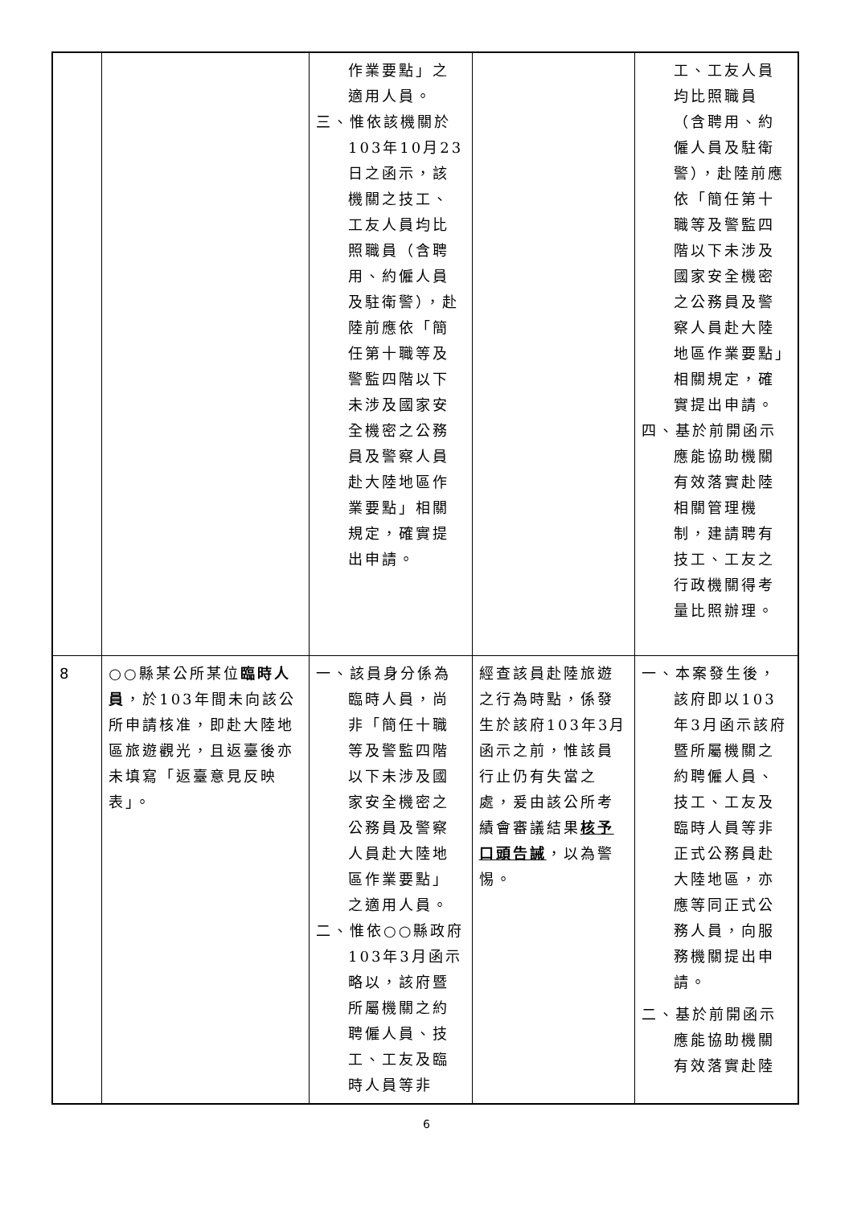| | | 作業要點」之適用人員。 三、惟依該機關於103年10月23日之函示，該機關之技工、工友人員均比照職員（含聘用、約僱人員及駐衛警），赴陸前應依「簡任第十職等及警監四階以下未涉及國家安全機密之公務員及警察人員赴大陸地區作業要點」相關規定，確實提出申請。 | | 工、工友人員均比照職員（含聘用、約僱人員及駐衛警），赴陸前應依「簡任第十職等及警監四階以下未涉及國家安全機密之公務員及警察人員赴大陸地區作業要點」相關規定，確實提出申請。 四、基於前開函示應能協助機關有效落實赴陸相關管理機制，建請聘有技工、工友之行政機關得考量比照辦理。 |
| 8 | ○○縣某公所某位 臨時人員 ，於103年間未向該公所申請核准，即赴大陸地區旅遊觀光，且返臺後亦未填寫「返臺意見反映表」。 | 一、該員身分係為臨時人員，尚非「簡任十職等及警監四階以下未涉及國家安全機密之公務員及警察人員赴大陸地區作業要點」之適用人員。 二、惟依○○縣政府103年3月函示略以，該府暨所屬機關之約聘僱人員、技工、工友及臨時人員等非 | 經查該員赴陸旅遊之行為時點，係發生於該府103年3月函示之前，惟該員行止仍有失當之處，爰由該公所考績會審議結果 核予口頭告誡 ，以為警惕。 | 一、本案發生後，該府即以103年3月函示該府暨所屬機關之約聘僱人員、技工、工友及臨時人員等非正式公務員赴大陸地區，亦應等同正式公務人員，向服務機關提出申請。 二、基於前開函示應能協助機關有效落實赴陸 |
6